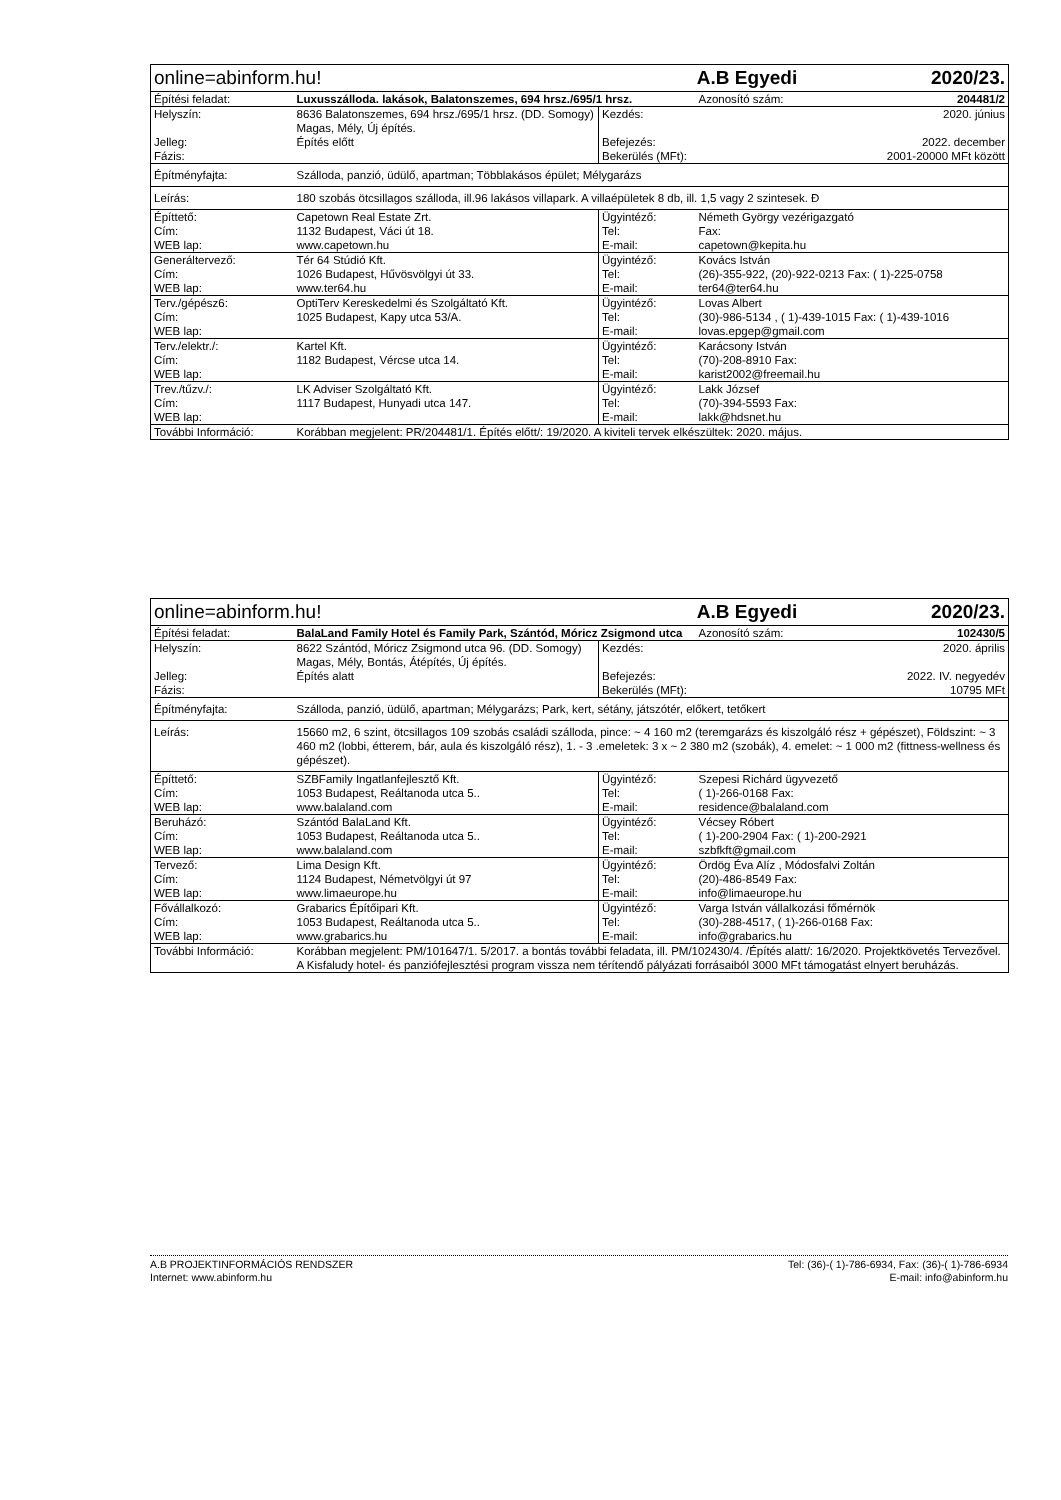| online=abinform.hu! | | A.B Egyedi | | 2020/23. |
| Építési feladat: | Luxusszálloda. lakások, Balatonszemes, 694 hrsz./695/1 hrsz. | | Azonosító szám: | 204481/2 |
| Helyszín: Jelleg: Fázis: | 8636 Balatonszemes, 694 hrsz./695/1 hrsz. (DD. Somogy) Magas, Mély, Új építés. Építés előtt | Kezdés: Befejezés: Bekerülés (MFt): | 2020. június 2022. december 2001-20000 MFt között | |
| Építményfajta: | Szálloda, panzió, üdülő, apartman; Többlakásos épület; Mélygarázs | | | |
| Leírás: | 180 szobás ötcsillagos szálloda, ill.96 lakásos villapark. A villaépületek 8 db, ill. 1,5 vagy 2 szintesek. Đ | | | |
| Építtető: Cím: WEB lap: | Capetown Real Estate Zrt. 1132 Budapest, Váci út 18. www.capetown.hu | Ügyintéző: Tel: E-mail: | Németh György vezérigazgató Fax: capetown@kepita.hu | |
| Generáltervező: Cím: WEB lap: | Tér 64 Stúdió Kft. 1026 Budapest, Hűvösvölgyi út 33. www.ter64.hu | Ügyintéző: Tel: E-mail: | Kovács István (26)-355-922, (20)-922-0213 Fax: ( 1)-225-0758 ter64@ter64.hu | |
| Terv./gépész6: Cím: WEB lap: | OptiTerv Kereskedelmi és Szolgáltató Kft. 1025 Budapest, Kapy utca 53/A. | Ügyintéző: Tel: E-mail: | Lovas Albert (30)-986-5134 , ( 1)-439-1015 Fax: ( 1)-439-1016 lovas.epgep@gmail.com | |
| Terv./elektr./: Cím: WEB lap: | Kartel Kft. 1182 Budapest, Vércse utca 14. | Ügyintéző: Tel: E-mail: | Karácsony István (70)-208-8910 Fax: karist2002@freemail.hu | |
| Trev./tűzv./: Cím: WEB lap: | LK Adviser Szolgáltató Kft. 1117 Budapest, Hunyadi utca 147. | Ügyintéző: Tel: E-mail: | Lakk József (70)-394-5593 Fax: lakk@hdsnet.hu | |
| További Információ: | Korábban megjelent: PR/204481/1. Építés előtt/: 19/2020. A kiviteli tervek elkészültek: 2020. május. | | | |
| online=abinform.hu! | | A.B Egyedi | | 2020/23. |
| Építési feladat: | BalaLand Family Hotel és Family Park, Szántód, Móricz Zsigmond utca | | Azonosító szám: | 102430/5 |
| Helyszín: Jelleg: Fázis: | 8622 Szántód, Móricz Zsigmond utca 96. (DD. Somogy) Magas, Mély, Bontás, Átépítés, Új építés. Építés alatt | Kezdés: Befejezés: Bekerülés (MFt): | 2020. április 2022. IV. negyedév 10795 MFt | |
| Építményfajta: | Szálloda, panzió, üdülő, apartman; Mélygarázs; Park, kert, sétány, játszótér, előkert, tetőkert | | | |
| Leírás: | 15660 m2, 6 szint, ötcsillagos 109 szobás családi szálloda, pince: ~ 4 160 m2 (teremgarázs és kiszolgáló rész + gépészet), Földszint: ~ 3 460 m2 (lobbi, étterem, bár, aula és kiszolgáló rész), 1. - 3 .emeletek: 3 x ~ 2 380 m2 (szobák), 4. emelet: ~ 1 000 m2 (fittness-wellness és gépészet). | | | |
| Építtető: Cím: WEB lap: | SZBFamily Ingatlanfejlesztő Kft. 1053 Budapest, Reáltanoda utca 5.. www.balaland.com | Ügyintéző: Tel: E-mail: | Szepesi Richárd ügyvezető ( 1)-266-0168 Fax: residence@balaland.com | |
| Beruházó: Cím: WEB lap: | Szántód BalaLand Kft. 1053 Budapest, Reáltanoda utca 5.. www.balaland.com | Ügyintéző: Tel: E-mail: | Vécsey Róbert ( 1)-200-2904 Fax: ( 1)-200-2921 szbfkft@gmail.com | |
| Tervező: Cím: WEB lap: | Lima Design Kft. 1124 Budapest, Németvölgyi út 97 www.limaeurope.hu | Ügyintéző: Tel: E-mail: | Ördög Éva Alíz , Módosfalvi Zoltán (20)-486-8549 Fax: info@limaeurope.hu | |
| Fővállalkozó: Cím: WEB lap: | Grabarics Építőipari Kft. 1053 Budapest, Reáltanoda utca 5.. www.grabarics.hu | Ügyintéző: Tel: E-mail: | Varga István vállalkozási főmérnök (30)-288-4517, ( 1)-266-0168 Fax: info@grabarics.hu | |
| További Információ: | Korábban megjelent: PM/101647/1. 5/2017. a bontás további feladata, ill. PM/102430/4. /Építés alatt/: 16/2020. Projektkövetés Tervezővel. A Kisfaludy hotel- és panziófejlesztési program vissza nem térítendő pályázati forrásaiból 3000 MFt támogatást elnyert beruházás. | | | |
A.B PROJEKTINFORMÁCIÓS RENDSZER Tel: (36)-( 1)-786-6934, Fax: (36)-( 1)-786-6934
Internet: www.abinform.hu E-mail: info@abinform.hu